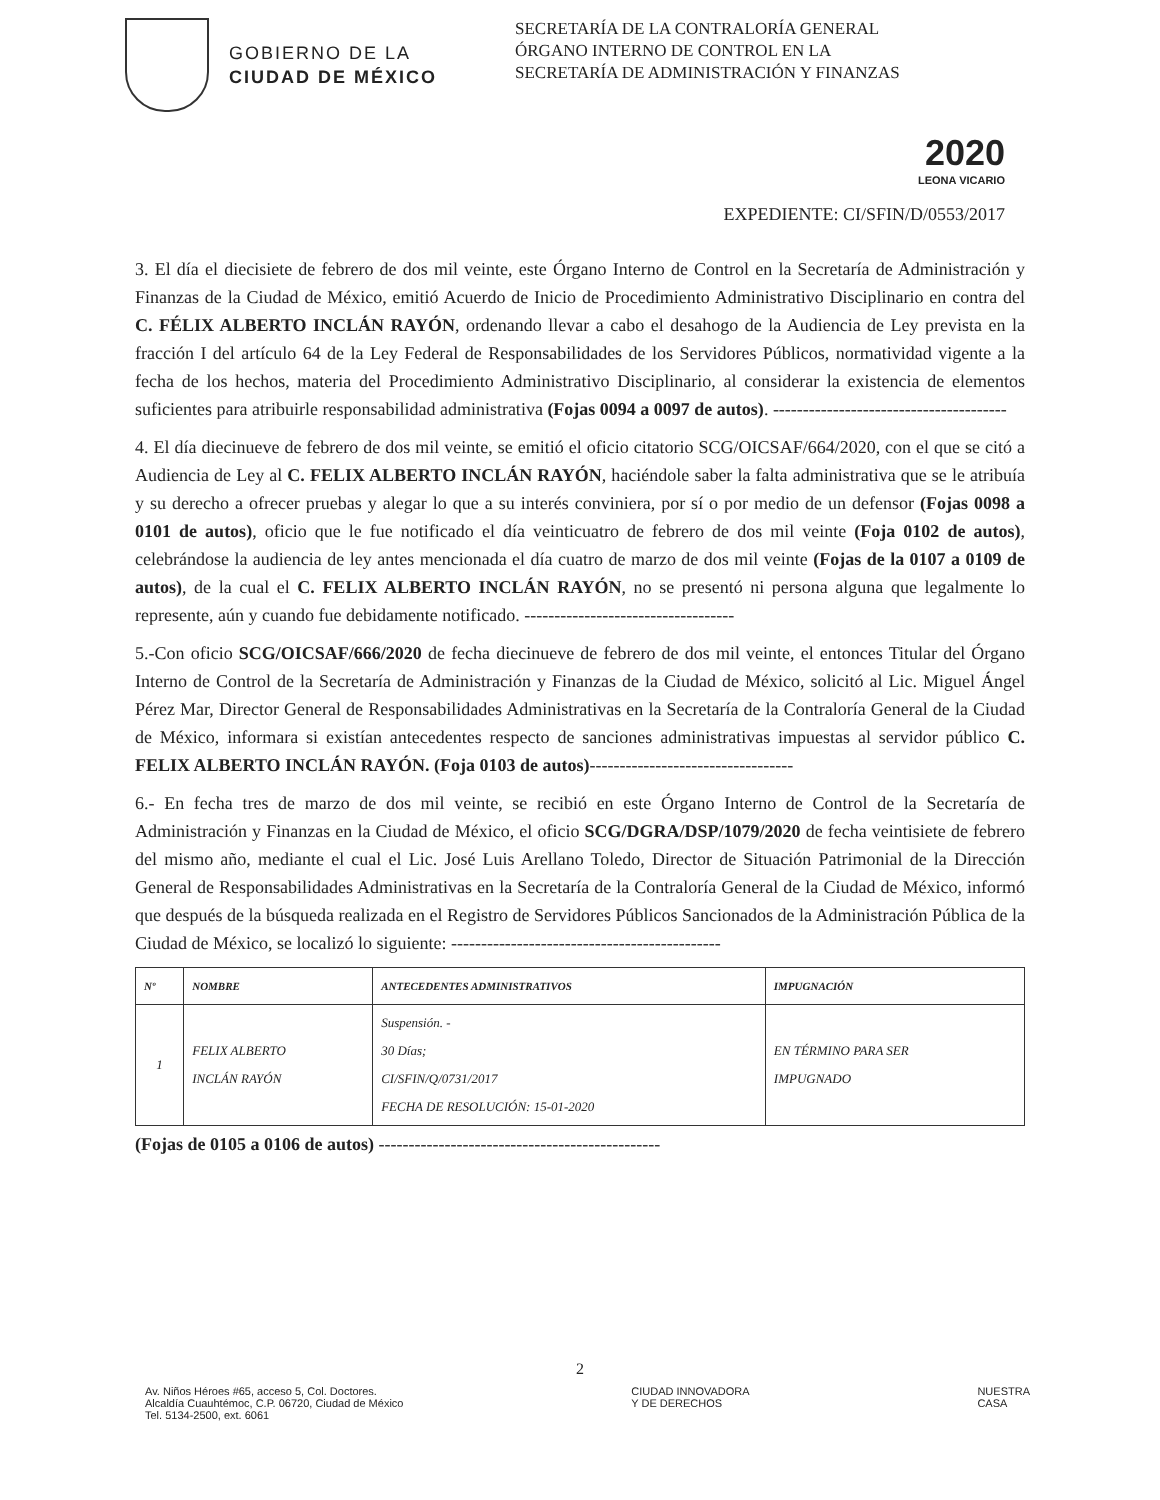GOBIERNO DE LA
CIUDAD DE MÉXICO
SECRETARÍA DE LA CONTRALORÍA GENERAL
ÓRGANO INTERNO DE CONTROL EN LA SECRETARÍA DE ADMINISTRACIÓN Y FINANZAS
2020
LEONA VICARIO
EXPEDIENTE: CI/SFIN/D/0553/2017
3. El día el diecisiete de febrero de dos mil veinte, este Órgano Interno de Control en la Secretaría de Administración y Finanzas de la Ciudad de México, emitió Acuerdo de Inicio de Procedimiento Administrativo Disciplinario en contra del C. FÉLIX ALBERTO INCLÁN RAYÓN, ordenando llevar a cabo el desahogo de la Audiencia de Ley prevista en la fracción I del artículo 64 de la Ley Federal de Responsabilidades de los Servidores Públicos, normatividad vigente a la fecha de los hechos, materia del Procedimiento Administrativo Disciplinario, al considerar la existencia de elementos suficientes para atribuirle responsabilidad administrativa (Fojas 0094 a 0097 de autos). ---------------------------------------
4. El día diecinueve de febrero de dos mil veinte, se emitió el oficio citatorio SCG/OICSAF/664/2020, con el que se citó a Audiencia de Ley al C. FELIX ALBERTO INCLÁN RAYÓN, haciéndole saber la falta administrativa que se le atribuía y su derecho a ofrecer pruebas y alegar lo que a su interés conviniera, por sí o por medio de un defensor (Fojas 0098 a 0101 de autos), oficio que le fue notificado el día veinticuatro de febrero de dos mil veinte (Foja 0102 de autos), celebrándose la audiencia de ley antes mencionada el día cuatro de marzo de dos mil veinte (Fojas de la 0107 a 0109 de autos), de la cual el C. FELIX ALBERTO INCLÁN RAYÓN, no se presentó ni persona alguna que legalmente lo represente, aún y cuando fue debidamente notificado. -----------------------------------
5.-Con oficio SCG/OICSAF/666/2020 de fecha diecinueve de febrero de dos mil veinte, el entonces Titular del Órgano Interno de Control de la Secretaría de Administración y Finanzas de la Ciudad de México, solicitó al Lic. Miguel Ángel Pérez Mar, Director General de Responsabilidades Administrativas en la Secretaría de la Contraloría General de la Ciudad de México, informara si existían antecedentes respecto de sanciones administrativas impuestas al servidor público C. FELIX ALBERTO INCLÁN RAYÓN. (Foja 0103 de autos)----------------------------------
6.- En fecha tres de marzo de dos mil veinte, se recibió en este Órgano Interno de Control de la Secretaría de Administración y Finanzas en la Ciudad de México, el oficio SCG/DGRA/DSP/1079/2020 de fecha veintisiete de febrero del mismo año, mediante el cual el Lic. José Luis Arellano Toledo, Director de Situación Patrimonial de la Dirección General de Responsabilidades Administrativas en la Secretaría de la Contraloría General de la Ciudad de México, informó que después de la búsqueda realizada en el Registro de Servidores Públicos Sancionados de la Administración Pública de la Ciudad de México, se localizó lo siguiente: ---------------------------------------------
| Nº | NOMBRE | ANTECEDENTES ADMINISTRATIVOS | IMPUGNACIÓN |
| --- | --- | --- | --- |
| 1 | FELIX ALBERTO INCLÁN RAYÓN | Suspensión. - 30 Días; CI/SFIN/Q/0731/2017 FECHA DE RESOLUCIÓN: 15-01-2020 | EN TÉRMINO PARA SER IMPUGNADO |
(Fojas de 0105 a 0106 de autos) -----------------------------------------------
2
Av. Niños Héroes #65, acceso 5, Col. Doctores.
Alcaldía Cuauhtémoc, C.P. 06720, Ciudad de México
Tel. 5134-2500, ext. 6061
CIUDAD INNOVADORA
Y DE DERECHOS
NUESTRA
CASA